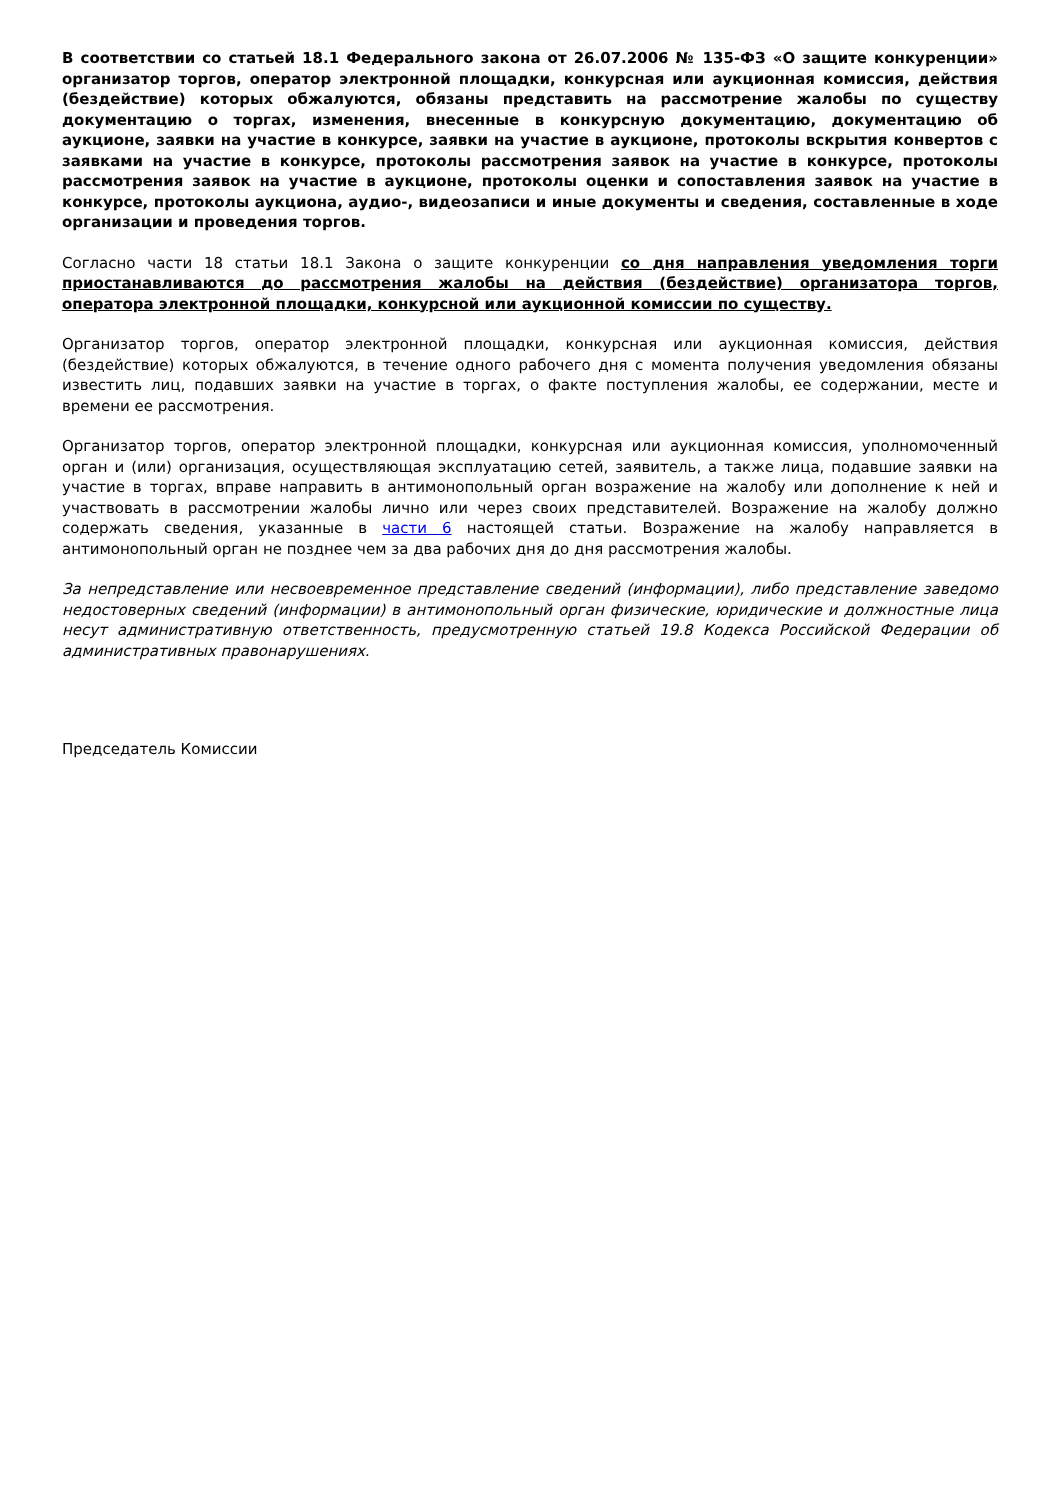В соответствии со статьей 18.1 Федерального закона от 26.07.2006 № 135-ФЗ «О защите конкуренции» организатор торгов, оператор электронной площадки, конкурсная или аукционная комиссия, действия (бездействие) которых обжалуются, обязаны представить на рассмотрение жалобы по существу документацию о торгах, изменения, внесенные в конкурсную документацию, документацию об аукционе, заявки на участие в конкурсе, заявки на участие в аукционе, протоколы вскрытия конвертов с заявками на участие в конкурсе, протоколы рассмотрения заявок на участие в конкурсе, протоколы рассмотрения заявок на участие в аукционе, протоколы оценки и сопоставления заявок на участие в конкурсе, протоколы аукциона, аудио-, видеозаписи и иные документы и сведения, составленные в ходе организации и проведения торгов.
Согласно части 18 статьи 18.1 Закона о защите конкуренции со дня направления уведомления торги приостанавливаются до рассмотрения жалобы на действия (бездействие) организатора торгов, оператора электронной площадки, конкурсной или аукционной комиссии по существу.
Организатор торгов, оператор электронной площадки, конкурсная или аукционная комиссия, действия (бездействие) которых обжалуются, в течение одного рабочего дня с момента получения уведомления обязаны известить лиц, подавших заявки на участие в торгах, о факте поступления жалобы, ее содержании, месте и времени ее рассмотрения.
Организатор торгов, оператор электронной площадки, конкурсная или аукционная комиссия, уполномоченный орган и (или) организация, осуществляющая эксплуатацию сетей, заявитель, а также лица, подавшие заявки на участие в торгах, вправе направить в антимонопольный орган возражение на жалобу или дополнение к ней и участвовать в рассмотрении жалобы лично или через своих представителей. Возражение на жалобу должно содержать сведения, указанные в части 6 настоящей статьи. Возражение на жалобу направляется в антимонопольный орган не позднее чем за два рабочих дня до дня рассмотрения жалобы.
За непредставление или несвоевременное представление сведений (информации), либо представление заведомо недостоверных сведений (информации) в антимонопольный орган физические, юридические и должностные лица несут административную ответственность, предусмотренную статьей 19.8 Кодекса Российской Федерации об административных правонарушениях.
Председатель Комиссии